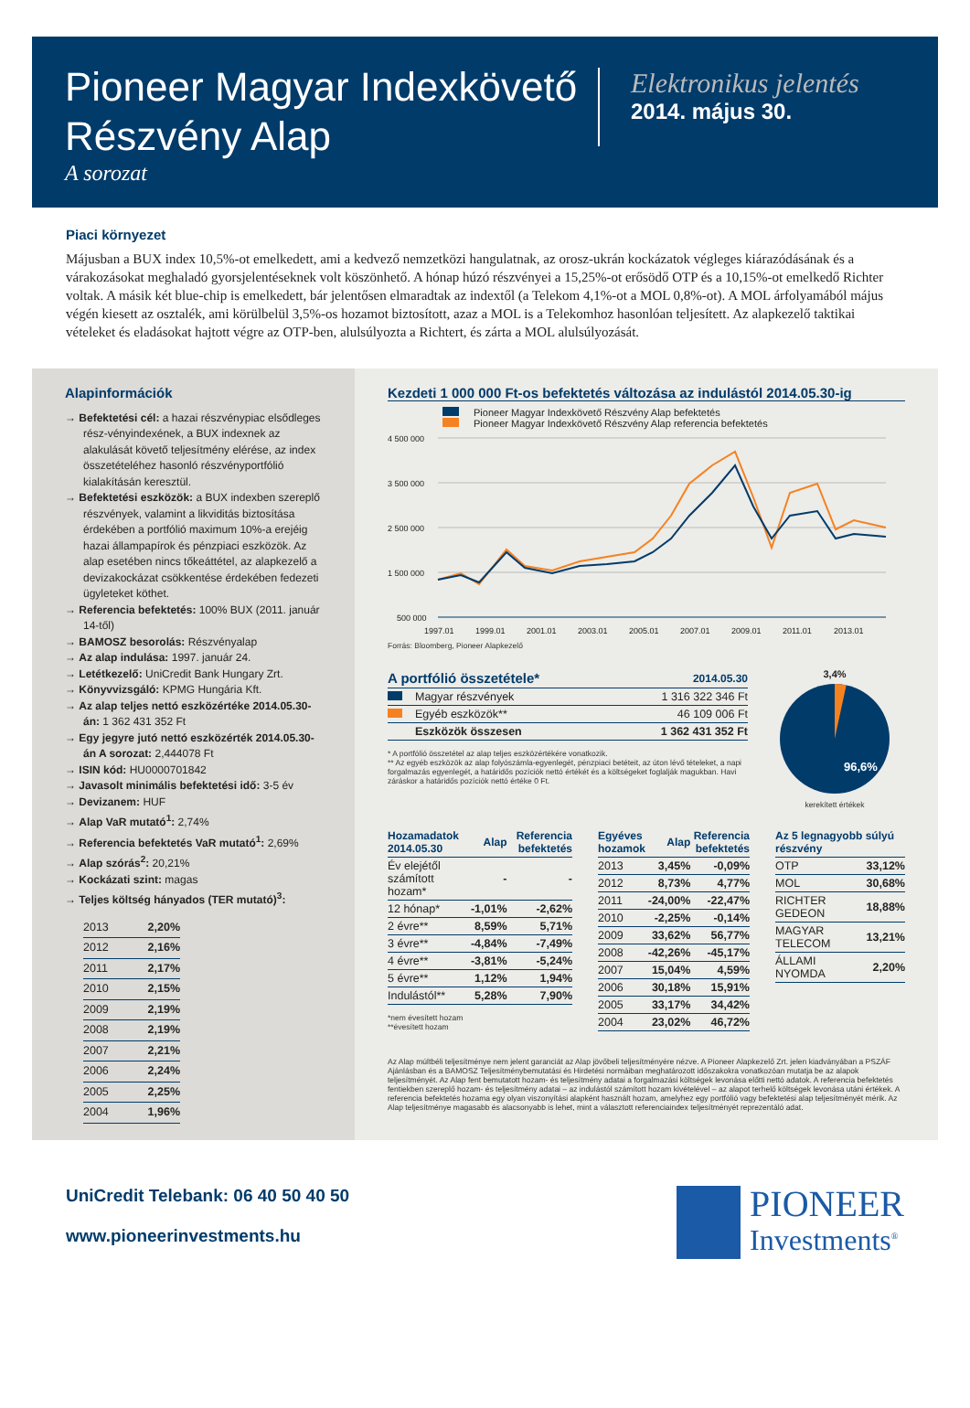Pioneer Magyar Indexkövető
Részvény Alap
A sorozat
Elektronikus jelentés
2014. május 30.
Piaci környezet
Májusban a BUX index 10,5%-ot emelkedett, ami a kedvező nemzetközi hangulatnak, az orosz-ukrán kockázatok végleges kiárazódásának és a várakozásokat meghaladó gyorsjelentéseknek volt köszönhető. A hónap húzó részvényei a 15,25%-ot erősödő OTP és a 10,15%-ot emelkedő Richter voltak. A másik két blue-chip is emelkedett, bár jelentősen elmaradtak az indextől (a Telekom 4,1%-ot a MOL 0,8%-ot). A MOL árfolyamából május végén kiesett az osztalék, ami körülbelül 3,5%-os hozamot biztosított, azaz a MOL is a Telekomhoz hasonlóan teljesített. Az alapkezelő taktikai vételeket és eladásokat hajtott végre az OTP-ben, alulsúlyozta a Richtert, és zárta a MOL alulsúlyozását.
Alapinformációk
→ Befektetési cél: a hazai részvénypiac elsődleges rész-vényindexének, a BUX indexnek az alakulását követő teljesítmény elérése, az index összetételéhez hasonló részvényportfólió kialakításán keresztül.
→ Befektetési eszközök: a BUX indexben szereplő részvények, valamint a likviditás biztosítása érdekében a portfólió maximum 10%-a erejéig hazai állampapírok és pénzpiaci eszközök. Az alap esetében nincs tőkeáttétel, az alapkezelő a devizakockázat csökkentése érdekében fedezeti ügyleteket köthet.
→ Referencia befektetés: 100% BUX (2011. január 14-től)
→ BAMOSZ besorolás: Részvényalap
→ Az alap indulása: 1997. január 24.
→ Letétkezelő: UniCredit Bank Hungary Zrt.
→ Könyvvizsgáló: KPMG Hungária Kft.
→ Az alap teljes nettó eszközértéke 2014.05.30-án: 1 362 431 352 Ft
→ Egy jegyre jutó nettó eszközérték 2014.05.30-án A sorozat: 2,444078 Ft
→ ISIN kód: HU0000701842
→ Javasolt minimális befektetési idő: 3-5 év
→ Devizanem: HUF
→ Alap VaR mutató<sup>1</sup>: 2,74%
→ Referencia befektetés VaR mutató<sup>1</sup>: 2,69%
→ Alap szórás<sup>2</sup>: 20,21%
→ Kockázati szint: magas
→ Teljes költség hányados (TER mutató)<sup>3</sup>:
| 2013 | 2,20% |
| 2012 | 2,16% |
| 2011 | 2,17% |
| 2010 | 2,15% |
| 2009 | 2,19% |
| 2008 | 2,19% |
| 2007 | 2,21% |
| 2006 | 2,24% |
| 2005 | 2,25% |
| 2004 | 1,96% |
Kezdeti 1 000 000 Ft-os befektetés változása az indulástól 2014.05.30-ig
Pioneer Magyar Indexkövető Részvény Alap befektetés
Pioneer Magyar Indexkövető Részvény Alap referencia befektetés
4 500 000
3 500 000
2 500 000
1 500 000
500 000
1997.01
1999.01
2001.01
2003.01
2005.01
2007.01
2009.01
2011.01
2013.01
Forrás: Bloomberg, Pioneer Alapkezelő
| A portfólió összetétele* | 2014.05.30 |
| --- | --- |
| Magyar részvények | 1 316 322 346 Ft |
| Egyéb eszközök** | 46 109 006 Ft |
| Eszközök összesen | 1 362 431 352 Ft |
* A portfólió összetétel az alap teljes eszközértékére vonatkozik.
** Az egyéb eszközök az alap folyószámla-egyenlegét, pénzpiaci betéteit, az úton lévő tételeket, a napi forgalmazás egyenlegét, a határidős pozíciók nettó értékét és a költségeket foglalják magukban. Havi záráskor a határidős pozíciók nettó értéke 0 Ft.
3,4%
96,6%
kerekített értékek
| Hozamadatok 2014.05.30 | Alap | Referencia befektetés |
| --- | --- | --- |
| Év elejétől számított hozam* | - | - |
| 12 hónap* | -1,01% | -2,62% |
| 2 évre** | 8,59% | 5,71% |
| 3 évre** | -4,84% | -7,49% |
| 4 évre** | -3,81% | -5,24% |
| 5 évre** | 1,12% | 1,94% |
| Indulástól** | 5,28% | 7,90% |
*nem évesített hozam
**évesített hozam
| Egyéves hozamok | Alap | Referencia befektetés |
| --- | --- | --- |
| 2013 | 3,45% | -0,09% |
| 2012 | 8,73% | 4,77% |
| 2011 | -24,00% | -22,47% |
| 2010 | -2,25% | -0,14% |
| 2009 | 33,62% | 56,77% |
| 2008 | -42,26% | -45,17% |
| 2007 | 15,04% | 4,59% |
| 2006 | 30,18% | 15,91% |
| 2005 | 33,17% | 34,42% |
| 2004 | 23,02% | 46,72% |
| Az 5 legnagyobb súlyú részvény | |
| --- | --- |
| OTP | 33,12% |
| MOL | 30,68% |
| RICHTER GEDEON | 18,88% |
| MAGYAR TELECOM | 13,21% |
| ÁLLAMI NYOMDA | 2,20% |
Az Alap múltbéli teljesítménye nem jelent garanciát az Alap jövőbeli teljesítményére nézve. A Pioneer Alapkezelő Zrt. jelen kiadványában a PSZÁF Ajánlásban és a BAMOSZ Teljesítménybemutatási és Hirdetési normáiban meghatározott időszakokra vonatkozóan mutatja be az alapok teljesítményét. Az Alap fent bemutatott hozam- és teljesítmény adatai a forgalmazási költségek levonása előtti nettó adatok. A referencia befektetés fentiekben szereplő hozam- és teljesítmény adatai – az indulástól számított hozam kivételével – az alapot terhelő költségek levonása utáni értékek. A referencia befektetés hozama egy olyan viszonyítási alapként használt hozam, amelyhez egy portfólió vagy befektetési alap teljesítményét mérik. Az Alap teljesítménye magasabb és alacsonyabb is lehet, mint a választott referenciaindex teljesítményét reprezentáló adat.
UniCredit Telebank: 06 40 50 40 50
www.pioneerinvestments.hu
PIONEER
Investments<sup>®</sup>